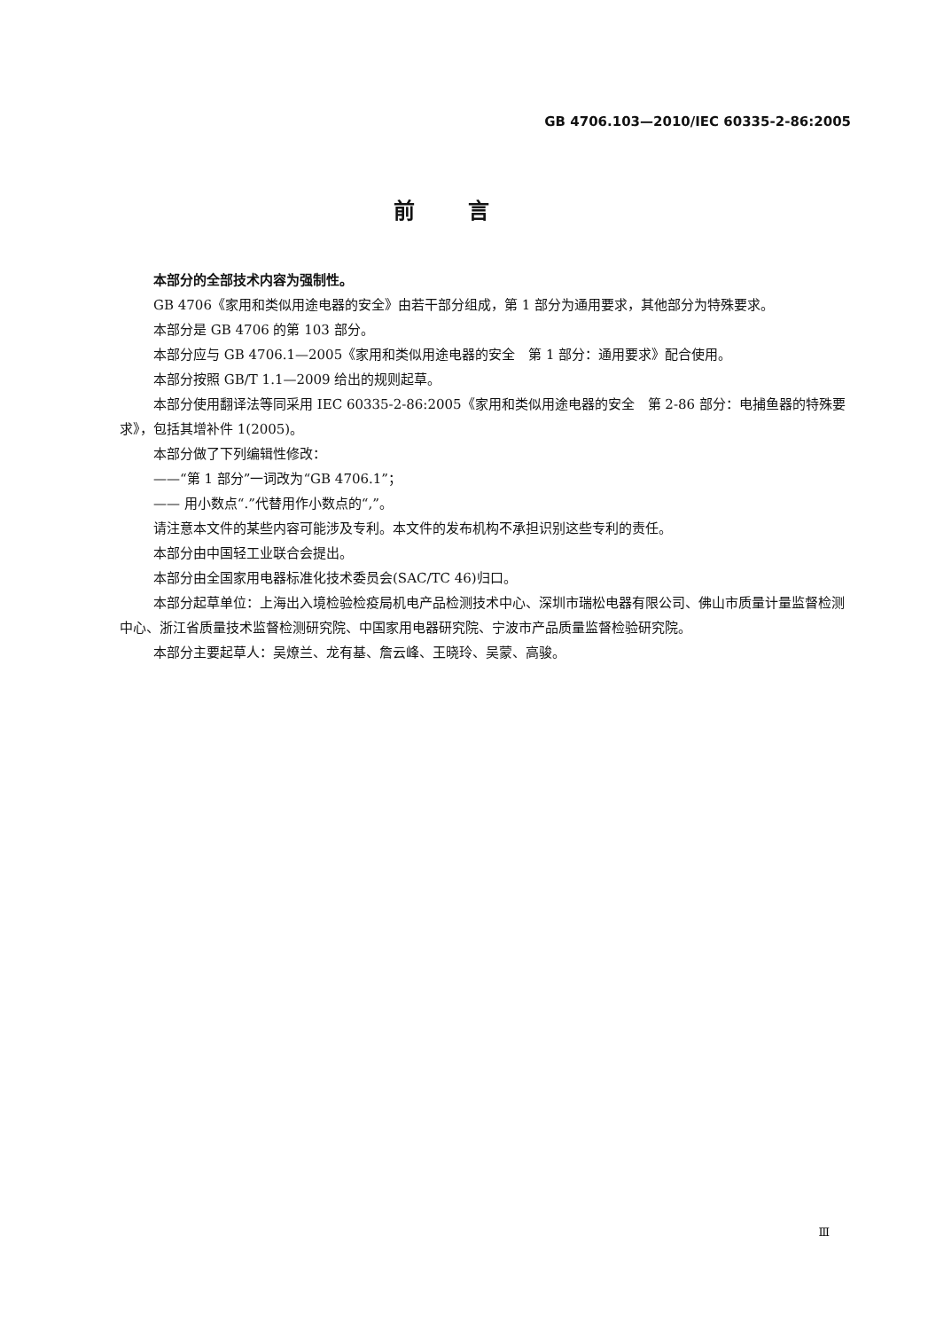GB 4706.103—2010/IEC 60335-2-86:2005
前言
本部分的全部技术内容为强制性。
GB 4706《家用和类似用途电器的安全》由若干部分组成，第 1 部分为通用要求，其他部分为特殊要求。
本部分是 GB 4706 的第 103 部分。
本部分应与 GB 4706.1—2005《家用和类似用途电器的安全　第 1 部分：通用要求》配合使用。
本部分按照 GB/T 1.1—2009 给出的规则起草。
本部分使用翻译法等同采用 IEC 60335-2-86:2005《家用和类似用途电器的安全　第 2-86 部分：电捕鱼器的特殊要求》，包括其增补件 1(2005)。
本部分做了下列编辑性修改：
——“第 1 部分”一词改为“GB 4706.1”；
—— 用小数点“.”代替用作小数点的“,”。
请注意本文件的某些内容可能涉及专利。本文件的发布机构不承担识别这些专利的责任。
本部分由中国轻工业联合会提出。
本部分由全国家用电器标准化技术委员会(SAC/TC 46)归口。
本部分起草单位：上海出入境检验检疫局机电产品检测技术中心、深圳市瑞松电器有限公司、佛山市质量计量监督检测中心、浙江省质量技术监督检测研究院、中国家用电器研究院、宁波市产品质量监督检验研究院。
本部分主要起草人：吴燎兰、龙有基、詹云峰、王晓玲、吴蒙、高骏。
Ⅲ